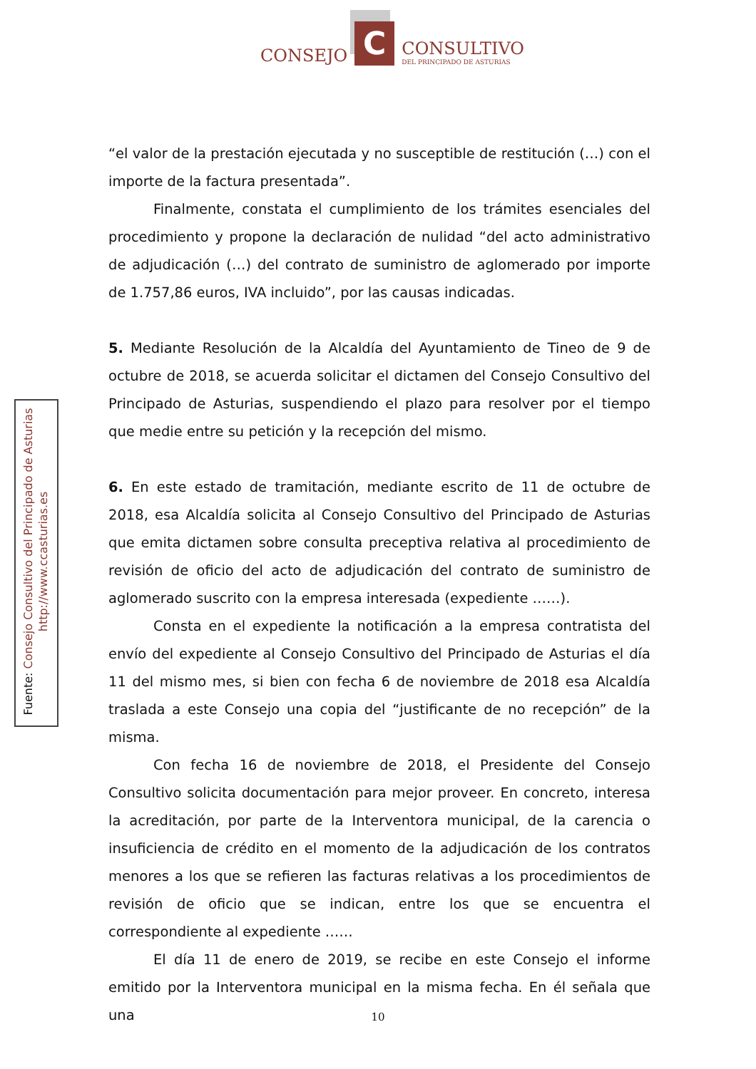CONSEJO
C
CONSULTIVO
DEL PRINCIPADO DE ASTURIAS
“el valor de la prestación ejecutada y no susceptible de restitución (…) con el importe de la factura presentada”.
Finalmente, constata el cumplimiento de los trámites esenciales del procedimiento y propone la declaración de nulidad “del acto administrativo de adjudicación (…) del contrato de suministro de aglomerado por importe de 1.757,86 euros, IVA incluido”, por las causas indicadas.
5. Mediante Resolución de la Alcaldía del Ayuntamiento de Tineo de 9 de octubre de 2018, se acuerda solicitar el dictamen del Consejo Consultivo del Principado de Asturias, suspendiendo el plazo para resolver por el tiempo que medie entre su petición y la recepción del mismo.
6. En este estado de tramitación, mediante escrito de 11 de octubre de 2018, esa Alcaldía solicita al Consejo Consultivo del Principado de Asturias que emita dictamen sobre consulta preceptiva relativa al procedimiento de revisión de oficio del acto de adjudicación del contrato de suministro de aglomerado suscrito con la empresa interesada (expediente ……).
Consta en el expediente la notificación a la empresa contratista del envío del expediente al Consejo Consultivo del Principado de Asturias el día 11 del mismo mes, si bien con fecha 6 de noviembre de 2018 esa Alcaldía traslada a este Consejo una copia del “justificante de no recepción” de la misma.
Con fecha 16 de noviembre de 2018, el Presidente del Consejo Consultivo solicita documentación para mejor proveer. En concreto, interesa la acreditación, por parte de la Interventora municipal, de la carencia o insuficiencia de crédito en el momento de la adjudicación de los contratos menores a los que se refieren las facturas relativas a los procedimientos de revisión de oficio que se indican, entre los que se encuentra el correspondiente al expediente ……
El día 11 de enero de 2019, se recibe en este Consejo el informe emitido por la Interventora municipal en la misma fecha. En él señala que una
Fuente: Consejo Consultivo del Principado de Asturias
http://www.ccasturias.es
10